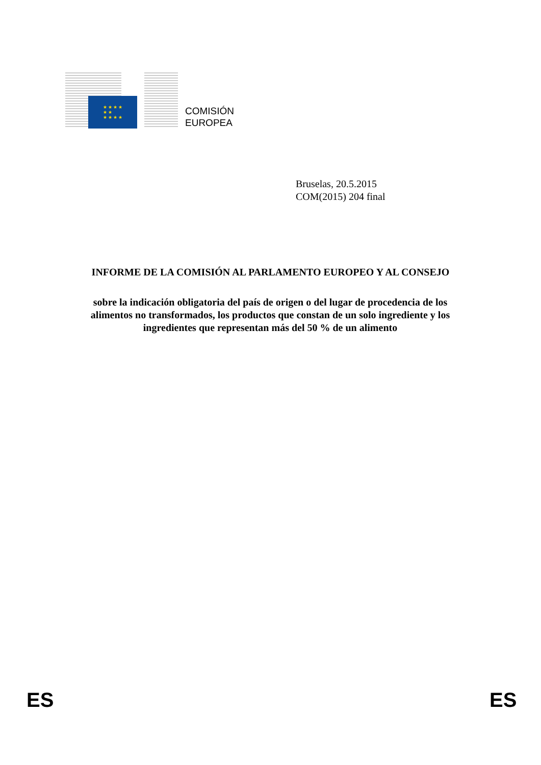★ ★ ★ ★
★ ★
★ ★ ★ ★
COMISIÓN
EUROPEA
Bruselas, 20.5.2015
COM(2015) 204 final
INFORME DE LA COMISIÓN AL PARLAMENTO EUROPEO Y AL CONSEJO
sobre la indicación obligatoria del país de origen o del lugar de procedencia de los alimentos no transformados, los productos que constan de un solo ingrediente y los ingredientes que representan más del 50 % de un alimento
ES ES